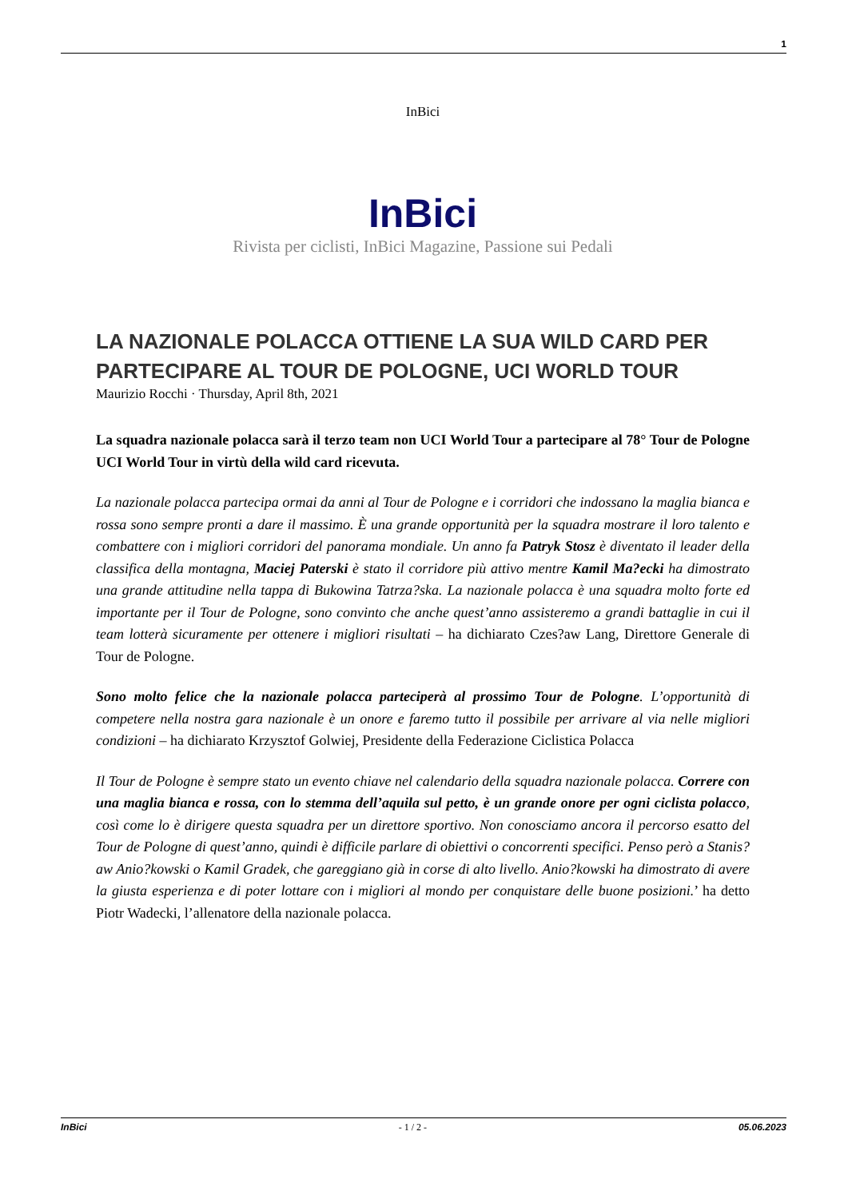1
InBici
InBici
Rivista per ciclisti, InBici Magazine, Passione sui Pedali
LA NAZIONALE POLACCA OTTIENE LA SUA WILD CARD PER PARTECIPARE AL TOUR DE POLOGNE, UCI WORLD TOUR
Maurizio Rocchi · Thursday, April 8th, 2021
La squadra nazionale polacca sarà il terzo team non UCI World Tour a partecipare al 78° Tour de Pologne UCI World Tour in virtù della wild card ricevuta.
La nazionale polacca partecipa ormai da anni al Tour de Pologne e i corridori che indossano la maglia bianca e rossa sono sempre pronti a dare il massimo. È una grande opportunità per la squadra mostrare il loro talento e combattere con i migliori corridori del panorama mondiale. Un anno fa Patryk Stosz è diventato il leader della classifica della montagna, Maciej Paterski è stato il corridore più attivo mentre Kamil Ma?ecki ha dimostrato una grande attitudine nella tappa di Bukowina Tatrza?ska. La nazionale polacca è una squadra molto forte ed importante per il Tour de Pologne, sono convinto che anche quest’anno assisteremo a grandi battaglie in cui il team lotterà sicuramente per ottenere i migliori risultati – ha dichiarato Czes?aw Lang, Direttore Generale di Tour de Pologne.
Sono molto felice che la nazionale polacca parteciperà al prossimo Tour de Pologne. L’opportunità di competere nella nostra gara nazionale è un onore e faremo tutto il possibile per arrivare al via nelle migliori condizioni – ha dichiarato Krzysztof Golwiej, Presidente della Federazione Ciclistica Polacca
Il Tour de Pologne è sempre stato un evento chiave nel calendario della squadra nazionale polacca. Correre con una maglia bianca e rossa, con lo stemma dell’aquila sul petto, è un grande onore per ogni ciclista polacco, così come lo è dirigere questa squadra per un direttore sportivo. Non conosciamo ancora il percorso esatto del Tour de Pologne di quest’anno, quindi è difficile parlare di obiettivi o concorrenti specifici. Penso però a Stanis?aw Anio?kowski o Kamil Gradek, che gareggiano già in corse di alto livello. Anio?kowski ha dimostrato di avere la giusta esperienza e di poter lottare con i migliori al mondo per conquistare delle buone posizioni.’ ha detto Piotr Wadecki, l’allenatore della nazionale polacca.
InBici - 1 / 2 - 05.06.2023